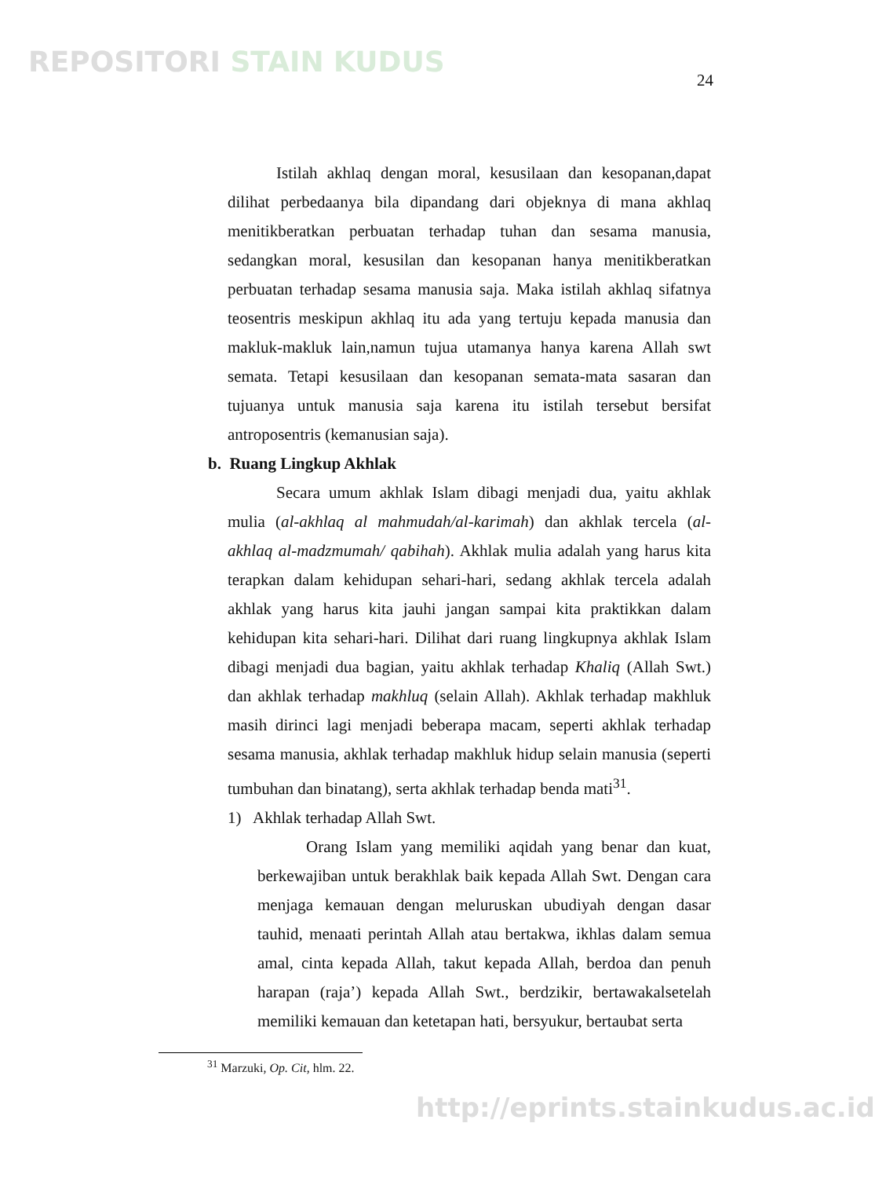REPOSITORI STAIN KUDUS
24
Istilah akhlaq dengan moral, kesusilaan dan kesopanan,dapat dilihat perbedaanya bila dipandang dari objeknya di mana akhlaq menitikberatkan perbuatan terhadap tuhan dan sesama manusia, sedangkan moral, kesusilan dan kesopanan hanya menitikberatkan perbuatan terhadap sesama manusia saja. Maka istilah akhlaq sifatnya teosentris meskipun akhlaq itu ada yang tertuju kepada manusia dan makluk-makluk lain,namun tujua utamanya hanya karena Allah swt semata. Tetapi kesusilaan dan kesopanan semata-mata sasaran dan tujuanya untuk manusia saja karena itu istilah tersebut bersifat antroposentris (kemanusian saja).
b. Ruang Lingkup Akhlak
Secara umum akhlak Islam dibagi menjadi dua, yaitu akhlak mulia (al-akhlaq al mahmudah/al-karimah) dan akhlak tercela (al-akhlaq al-madzmumah/ qabihah). Akhlak mulia adalah yang harus kita terapkan dalam kehidupan sehari-hari, sedang akhlak tercela adalah akhlak yang harus kita jauhi jangan sampai kita praktikkan dalam kehidupan kita sehari-hari. Dilihat dari ruang lingkupnya akhlak Islam dibagi menjadi dua bagian, yaitu akhlak terhadap Khaliq (Allah Swt.) dan akhlak terhadap makhluq (selain Allah). Akhlak terhadap makhluk masih dirinci lagi menjadi beberapa macam, seperti akhlak terhadap sesama manusia, akhlak terhadap makhluk hidup selain manusia (seperti tumbuhan dan binatang), serta akhlak terhadap benda mati<sup>31</sup>.
1) Akhlak terhadap Allah Swt.
Orang Islam yang memiliki aqidah yang benar dan kuat, berkewajiban untuk berakhlak baik kepada Allah Swt. Dengan cara menjaga kemauan dengan meluruskan ubudiyah dengan dasar tauhid, menaati perintah Allah atau bertakwa, ikhlas dalam semua amal, cinta kepada Allah, takut kepada Allah, berdoa dan penuh harapan (raja’) kepada Allah Swt., berdzikir, bertawakalsetelah memiliki kemauan dan ketetapan hati, bersyukur, bertaubat serta
<sup>31</sup> Marzuki, Op. Cit, hlm. 22.
http://eprints.stainkudus.ac.id